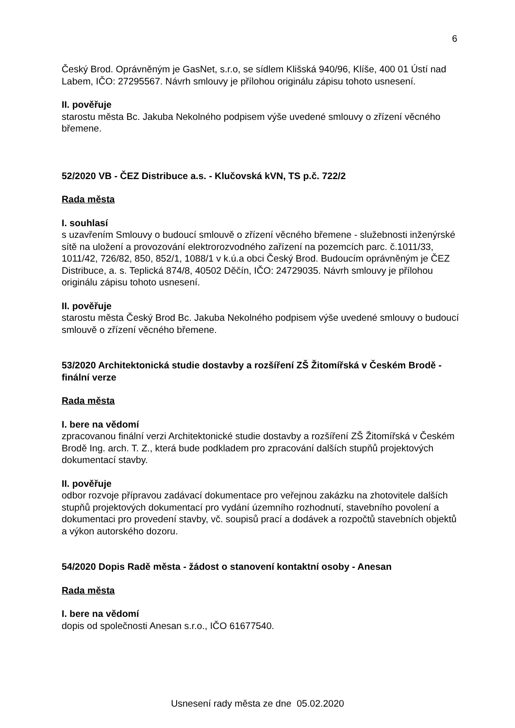6
Český Brod. Oprávněným je GasNet, s.r.o, se sídlem Klišská 940/96, Klíše, 400 01 Ústí nad Labem, IČO: 27295567. Návrh smlouvy je přílohou originálu zápisu tohoto usnesení.
II. pověřuje
starostu města Bc. Jakuba Nekolného podpisem výše uvedené smlouvy o zřízení věcného břemene.
52/2020 VB - ČEZ Distribuce a.s. - Klučovská kVN, TS p.č. 722/2
Rada města
I. souhlasí
s uzavřením Smlouvy o budoucí smlouvě o zřízení věcného břemene - služebnosti inženýrské sítě na uložení a provozování elektrorozvodného zařízení na pozemcích parc. č.1011/33, 1011/42, 726/82, 850, 852/1, 1088/1 v k.ú.a obci Český Brod. Budoucím oprávněným je ČEZ Distribuce, a. s. Teplická 874/8, 40502 Děčín, IČO: 24729035. Návrh smlouvy je přílohou originálu zápisu tohoto usnesení.
II. pověřuje
starostu města Český Brod Bc. Jakuba Nekolného podpisem výše uvedené smlouvy o budoucí smlouvě o zřízení věcného břemene.
53/2020 Architektonická studie dostavby a rozšíření ZŠ Žitomířská v Českém Brodě - finální verze
Rada města
I. bere na vědomí
zpracovanou finální verzi Architektonické studie dostavby a rozšíření ZŠ Žitomířská v Českém Brodě Ing. arch. T. Z., která bude podkladem pro zpracování dalších stupňů projektových dokumentací stavby.
II. pověřuje
odbor rozvoje přípravou zadávací dokumentace pro veřejnou zakázku na zhotovitele dalších stupňů projektových dokumentací pro vydání územního rozhodnutí, stavebního povolení a dokumentaci pro provedení stavby, vč. soupisů prací a dodávek a rozpočtů stavebních objektů a výkon autorského dozoru.
54/2020 Dopis Radě města - žádost o stanovení kontaktní osoby - Anesan
Rada města
I. bere na vědomí
dopis od společnosti Anesan s.r.o., IČO 61677540.
Usnesení rady města ze dne 05.02.2020